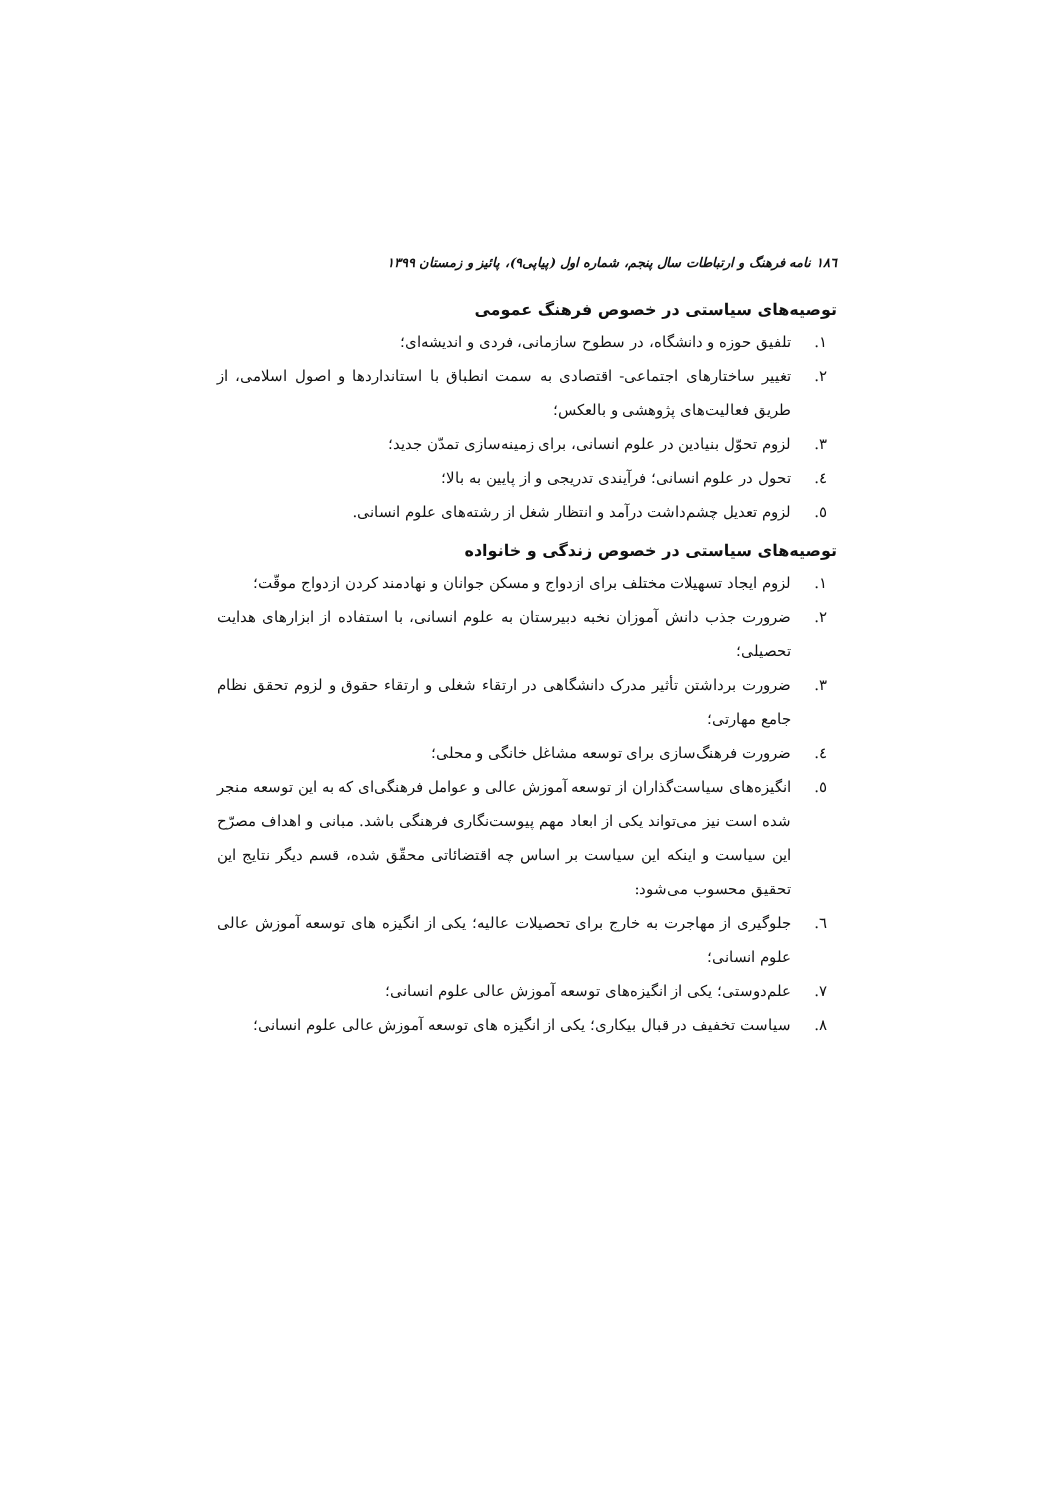۱۸٦ نامه فرهنگ و ارتباطات سال پنجم، شماره اول (پیاپی۹)، پائیز و زمستان ۱۳۹۹
توصیه‌های سیاستی در خصوص فرهنگ عمومی
۱. تلفیق حوزه و دانشگاه، در سطوح سازمانی، فردی و اندیشه‌ای؛
۲. تغییر ساختارهای اجتماعی- اقتصادی به سمت انطباق با استانداردها و اصول اسلامی، از طریق فعالیت‌های پژوهشی و بالعکس؛
۳. لزوم تحوّل بنیادین در علوم انسانی، برای زمینه‌سازی تمدّن جدید؛
٤. تحول در علوم انسانی؛ فرآیندی تدریجی و از پایین به بالا؛
٥. لزوم تعدیل چشم‌داشت درآمد و انتظار شغل از رشته‌های علوم انسانی.
توصیه‌های سیاستی در خصوص زندگی و خانواده
۱. لزوم ایجاد تسهیلات مختلف برای ازدواج و مسکن جوانان و نهادمند کردن ازدواج موقّت؛
۲. ضرورت جذب دانش آموزان نخبه دبیرستان به علوم انسانی، با استفاده از ابزارهای هدایت تحصیلی؛
۳. ضرورت برداشتن تأثیر مدرک دانشگاهی در ارتقاء شغلی و ارتقاء حقوق و لزوم تحقق نظام جامع مهارتی؛
٤. ضرورت فرهنگ‌سازی برای توسعه مشاغل خانگی و محلی؛
٥. انگیزه‌های سیاست‌گذاران از توسعه آموزش عالی و عوامل فرهنگی‌ای که به این توسعه منجر شده است نیز می‌تواند یکی از ابعاد مهم پیوست‌نگاری فرهنگی باشد. مبانی و اهداف مصرّح این سیاست و اینکه این سیاست بر اساس چه اقتضائاتی محقّق شده، قسم دیگر نتایج این تحقیق محسوب می‌شود:
٦. جلوگیری از مهاجرت به خارج برای تحصیلات عالیه؛ یکی از انگیزه های توسعه آموزش عالی علوم انسانی؛
۷. علم‌دوستی؛ یکی از انگیزه‌های توسعه آموزش عالی علوم انسانی؛
۸. سیاست تخفیف در قبال بیکاری؛ یکی از انگیزه های توسعه آموزش عالی علوم انسانی؛